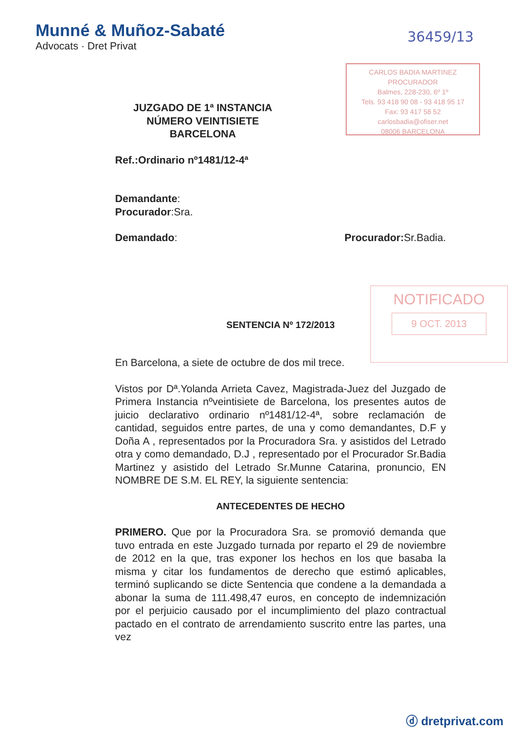Munné & Muñoz-Sabaté
Advocats · Dret Privat
36459/13
CARLOS BADIA MARTINEZ
PROCURADOR
Balmes, 228-230, 6º 1º
Tels. 93 418 90 08 - 93 418 95 17
Fax: 93 417 58 52
carlosbadia@ofiser.net
08006 BARCELONA
NOTIFICADO
9 OCT. 2013
JUZGADO DE 1ª INSTANCIA
NÚMERO VEINTISIETE
BARCELONA
Ref.:Ordinario nº1481/12-4ª
Demandante:
Procurador:Sra.
Demandado: Procurador: Sr.Badia.
SENTENCIA Nº 172/2013
En Barcelona, a siete de octubre de dos mil trece.
Vistos por Dª.Yolanda Arrieta Cavez, Magistrada-Juez del Juzgado de Primera Instancia nºveintisiete de Barcelona, los presentes autos de juicio declarativo ordinario nº1481/12-4ª, sobre reclamación de cantidad, seguidos entre partes, de una y como demandantes, D.F y Doña A , representados por la Procuradora Sra. y asistidos del Letrado otra y como demandado, D.J , representado por el Procurador Sr.Badia Martinez y asistido del Letrado Sr.Munne Catarina, pronuncio, EN NOMBRE DE S.M. EL REY, la siguiente sentencia:
ANTECEDENTES DE HECHO
PRIMERO. Que por la Procuradora Sra. se promovió demanda que tuvo entrada en este Juzgado turnada por reparto el 29 de noviembre de 2012 en la que, tras exponer los hechos en los que basaba la misma y citar los fundamentos de derecho que estimó aplicables, terminó suplicando se dicte Sentencia que condene a la demandada a abonar la suma de 111.498,47 euros, en concepto de indemnización por el perjuicio causado por el incumplimiento del plazo contractual pactado en el contrato de arrendamiento suscrito entre las partes, una vez
ⓓ dretprivat.com